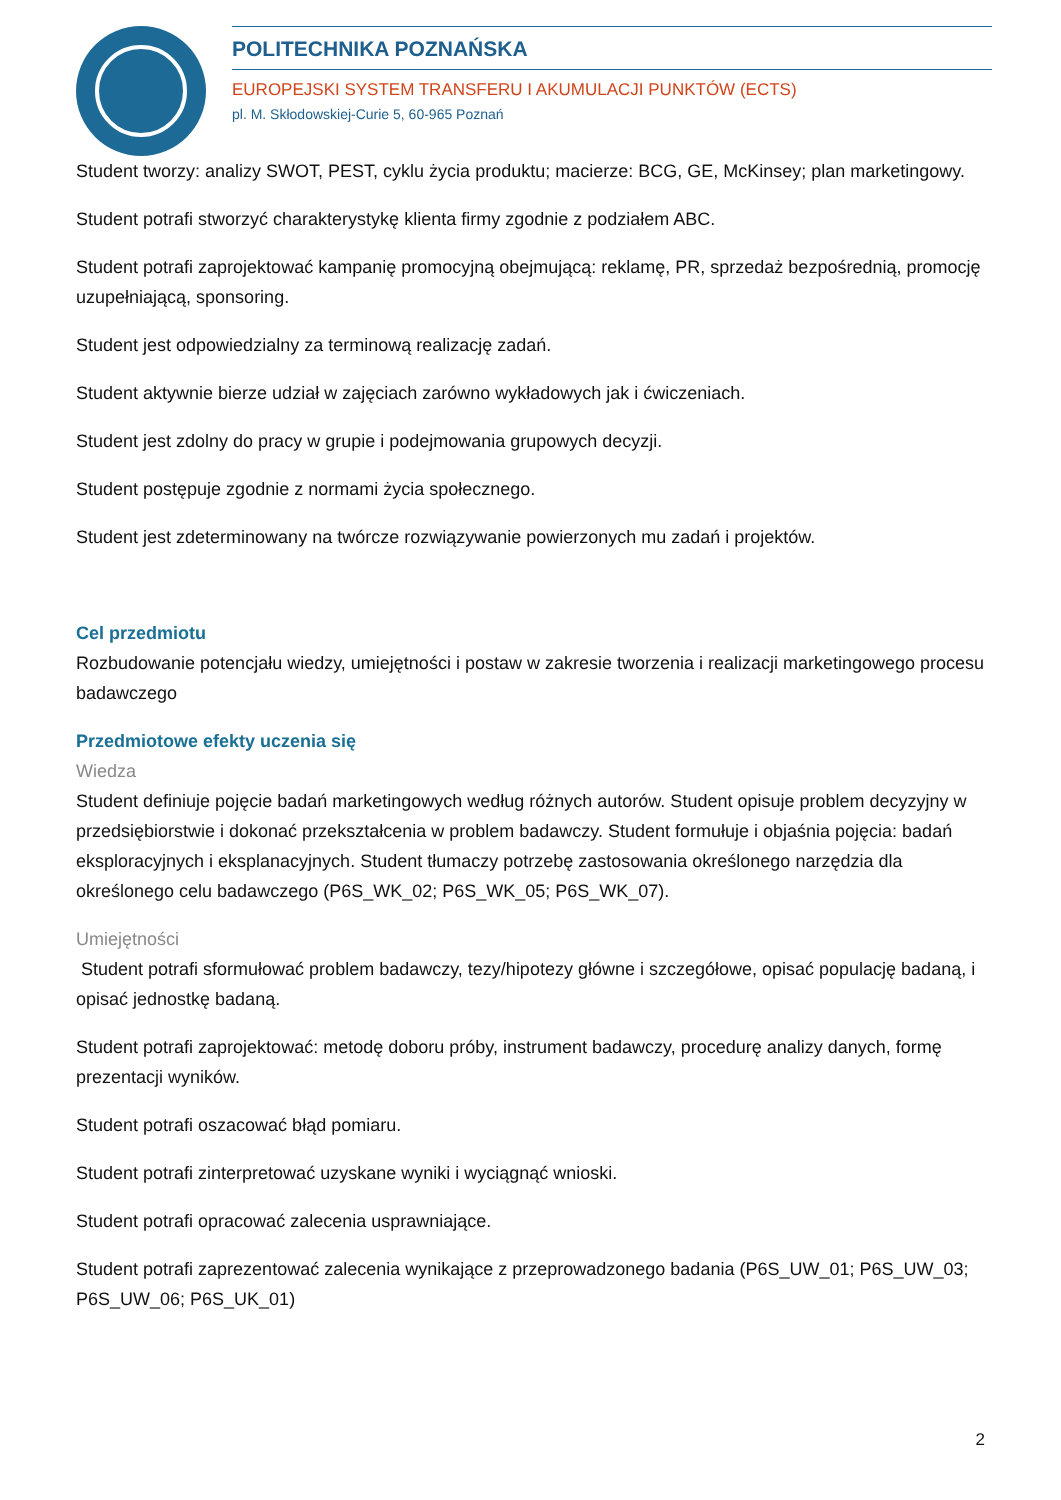POLITECHNIKA POZNAŃSKA
EUROPEJSKI SYSTEM TRANSFERU I AKUMULACJI PUNKTÓW (ECTS)
pl. M. Skłodowskiej-Curie 5, 60-965 Poznań
Student tworzy: analizy SWOT, PEST, cyklu życia produktu; macierze: BCG, GE, McKinsey; plan marketingowy.
Student potrafi stworzyć charakterystykę klienta firmy zgodnie z podziałem ABC.
Student potrafi zaprojektować kampanię promocyjną obejmującą: reklamę, PR, sprzedaż bezpośrednią, promocję uzupełniającą, sponsoring.
Student jest odpowiedzialny za terminową realizację zadań.
Student aktywnie bierze udział w zajęciach zarówno wykładowych jak i ćwiczeniach.
Student jest zdolny do pracy w grupie i podejmowania grupowych decyzji.
Student postępuje zgodnie z normami życia społecznego.
Student jest zdeterminowany na twórcze rozwiązywanie powierzonych mu zadań i projektów.
Cel przedmiotu
Rozbudowanie potencjału wiedzy, umiejętności i postaw w zakresie tworzenia i realizacji marketingowego procesu badawczego
Przedmiotowe efekty uczenia się
Wiedza
Student definiuje pojęcie badań marketingowych według różnych autorów. Student opisuje problem decyzyjny w przedsiębiorstwie i dokonać przekształcenia w problem badawczy. Student formułuje i objaśnia pojęcia: badań eksploracyjnych i eksplanacyjnych. Student tłumaczy potrzebę zastosowania określonego narzędzia dla określonego celu badawczego (P6S_WK_02; P6S_WK_05; P6S_WK_07).
Umiejętności
Student potrafi sformułować problem badawczy, tezy/hipotezy główne i szczegółowe, opisać populację badaną, i opisać jednostkę badaną.
Student potrafi zaprojektować: metodę doboru próby, instrument badawczy, procedurę analizy danych, formę prezentacji wyników.
Student potrafi oszacować błąd pomiaru.
Student potrafi zinterpretować uzyskane wyniki i wyciągnąć wnioski.
Student potrafi opracować zalecenia usprawniające.
Student potrafi zaprezentować zalecenia wynikające z przeprowadzonego badania (P6S_UW_01; P6S_UW_03; P6S_UW_06; P6S_UK_01)
2